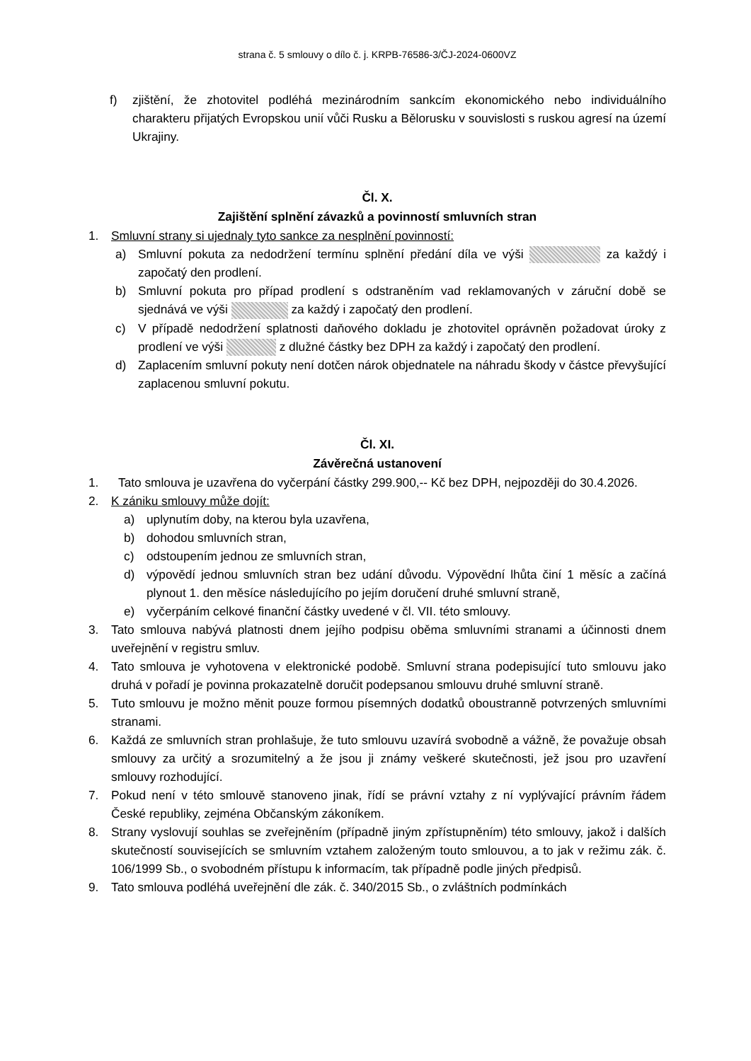strana č. 5 smlouvy o dílo č. j. KRPB-76586-3/ČJ-2024-0600VZ
f) zjištění, že zhotovitel podléhá mezinárodním sankcím ekonomického nebo individuálního charakteru přijatých Evropskou unií vůči Rusku a Bělorusku v souvislosti s ruskou agresí na území Ukrajiny.
Čl. X.
Zajištění splnění závazků a povinností smluvních stran
1. Smluvní strany si ujednaly tyto sankce za nesplnění povinností:
a) Smluvní pokuta za nedodržení termínu splnění předání díla ve výši za každý i započatý den prodlení.
b) Smluvní pokuta pro případ prodlení s odstraněním vad reklamovaných v záruční době se sjednává ve výši za každý i započatý den prodlení.
c) V případě nedodržení splatnosti daňového dokladu je zhotovitel oprávněn požadovat úroky z prodlení ve výši z dlužné částky bez DPH za každý i započatý den prodlení.
d) Zaplacením smluvní pokuty není dotčen nárok objednatele na náhradu škody v částce převyšující zaplacenou smluvní pokutu.
Čl. XI.
Závěrečná ustanovení
1. Tato smlouva je uzavřena do vyčerpání částky 299.900,-- Kč bez DPH, nejpozději do 30.4.2026.
2. K zániku smlouvy může dojít:
a) uplynutím doby, na kterou byla uzavřena,
b) dohodou smluvních stran,
c) odstoupením jednou ze smluvních stran,
d) výpovědí jednou smluvních stran bez udání důvodu. Výpovědní lhůta činí 1 měsíc a začíná plynout 1. den měsíce následujícího po jejím doručení druhé smluvní straně,
e) vyčerpáním celkové finanční částky uvedené v čl. VII. této smlouvy.
3. Tato smlouva nabývá platnosti dnem jejího podpisu oběma smluvními stranami a účinnosti dnem uveřejnění v registru smluv.
4. Tato smlouva je vyhotovena v elektronické podobě. Smluvní strana podepisující tuto smlouvu jako druhá v pořadí je povinna prokazatelně doručit podepsanou smlouvu druhé smluvní straně.
5. Tuto smlouvu je možno měnit pouze formou písemných dodatků oboustranně potvrzených smluvními stranami.
6. Každá ze smluvních stran prohlašuje, že tuto smlouvu uzavírá svobodně a vážně, že považuje obsah smlouvy za určitý a srozumitelný a že jsou ji známy veškeré skutečnosti, jež jsou pro uzavření smlouvy rozhodující.
7. Pokud není v této smlouvě stanoveno jinak, řídí se právní vztahy z ní vyplývající právním řádem České republiky, zejména Občanským zákoníkem.
8. Strany vyslovují souhlas se zveřejněním (případně jiným zpřístupněním) této smlouvy, jakož i dalších skutečností souvisejících se smluvním vztahem založeným touto smlouvou, a to jak v režimu zák. č. 106/1999 Sb., o svobodném přístupu k informacím, tak případně podle jiných předpisů.
9. Tato smlouva podléhá uveřejnění dle zák. č. 340/2015 Sb., o zvláštních podmínkách